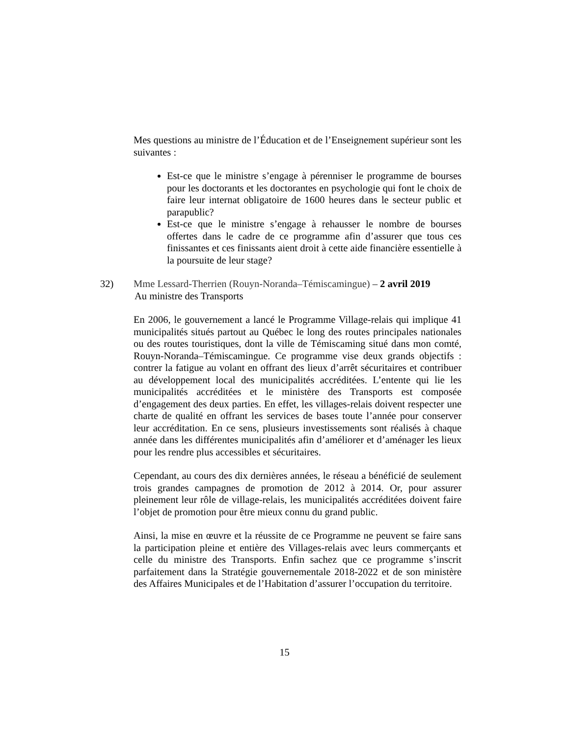Mes questions au ministre de l’Éducation et de l’Enseignement supérieur sont les suivantes :
Est-ce que le ministre s’engage à pérenniser le programme de bourses pour les doctorants et les doctorantes en psychologie qui font le choix de faire leur internat obligatoire de 1600 heures dans le secteur public et parapublic?
Est-ce que le ministre s’engage à rehausser le nombre de bourses offertes dans le cadre de ce programme afin d’assurer que tous ces finissantes et ces finissants aient droit à cette aide financière essentielle à la poursuite de leur stage?
32) Mme Lessard-Therrien (Rouyn-Noranda–Témiscamingue) – 2 avril 2019
Au ministre des Transports
En 2006, le gouvernement a lancé le Programme Village-relais qui implique 41 municipalités situés partout au Québec le long des routes principales nationales ou des routes touristiques, dont la ville de Témiscaming situé dans mon comté, Rouyn-Noranda–Témiscamingue. Ce programme vise deux grands objectifs : contrer la fatigue au volant en offrant des lieux d’arrêt sécuritaires et contribuer au développement local des municipalités accréditées. L’entente qui lie les municipalités accréditées et le ministère des Transports est composée d’engagement des deux parties. En effet, les villages-relais doivent respecter une charte de qualité en offrant les services de bases toute l’année pour conserver leur accréditation. En ce sens, plusieurs investissements sont réalisés à chaque année dans les différentes municipalités afin d’améliorer et d’aménager les lieux pour les rendre plus accessibles et sécuritaires.
Cependant, au cours des dix dernières années, le réseau a bénéficié de seulement trois grandes campagnes de promotion de 2012 à 2014. Or, pour assurer pleinement leur rôle de village-relais, les municipalités accréditées doivent faire l’objet de promotion pour être mieux connu du grand public.
Ainsi, la mise en œuvre et la réussite de ce Programme ne peuvent se faire sans la participation pleine et entière des Villages-relais avec leurs commerçants et celle du ministre des Transports. Enfin sachez que ce programme s’inscrit parfaitement dans la Stratégie gouvernementale 2018-2022 et de son ministère des Affaires Municipales et de l’Habitation d’assurer l’occupation du territoire.
15